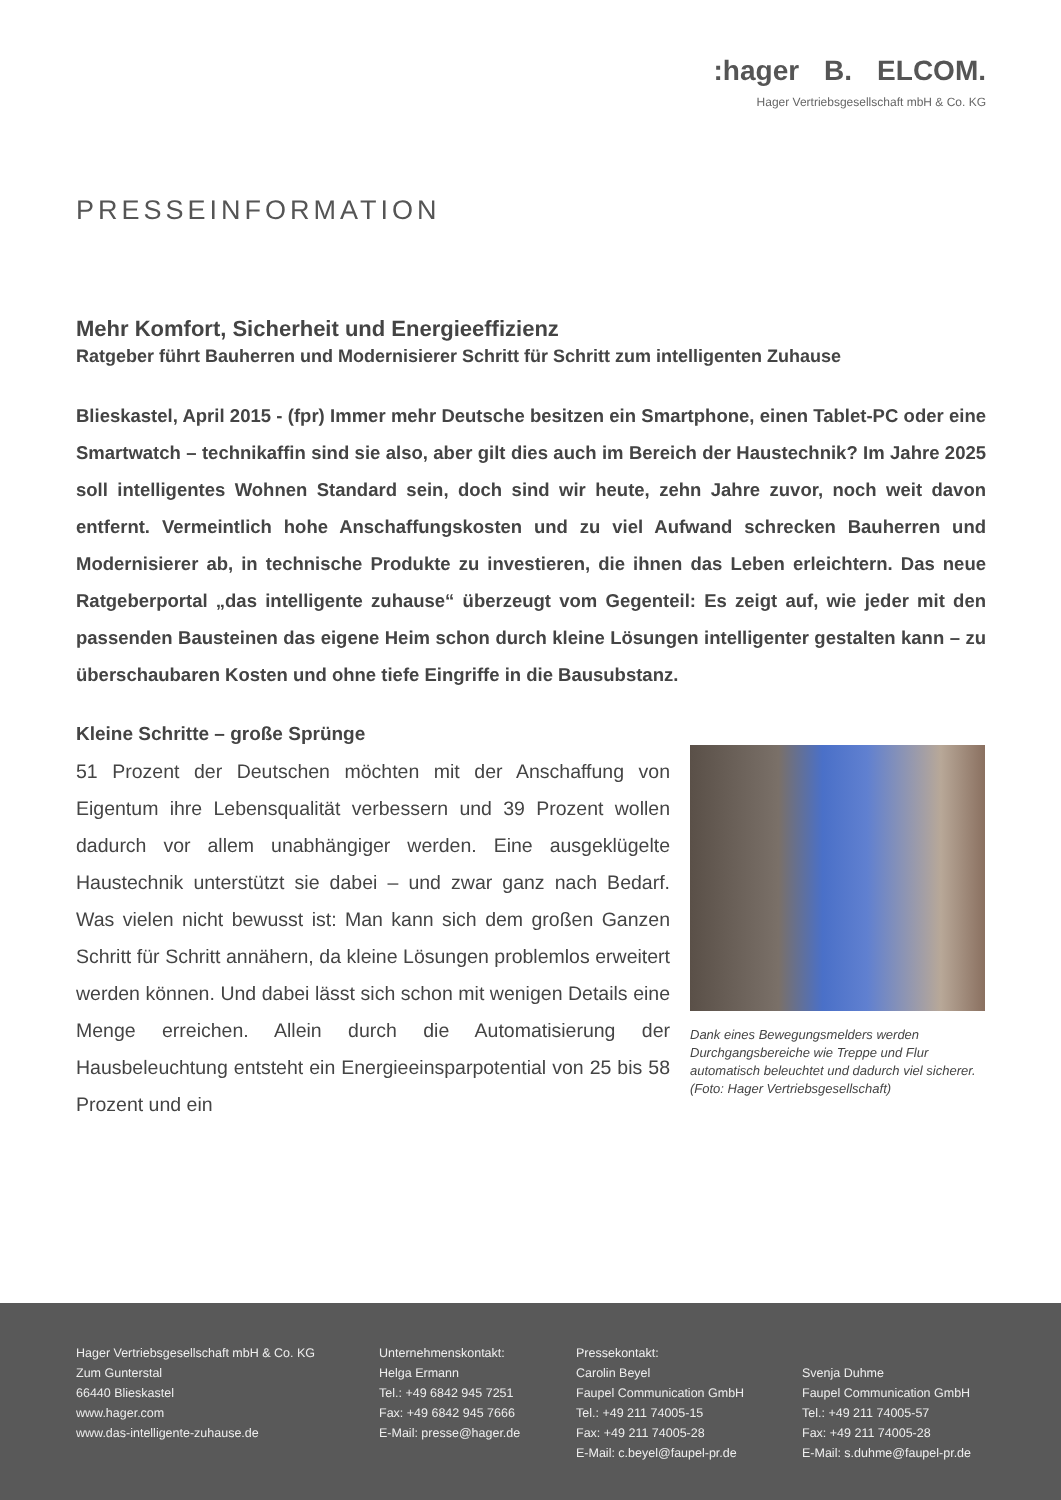:hager B. ELCOM.
Hager Vertriebsgesellschaft mbH & Co. KG
PRESSEINFORMATION
Mehr Komfort, Sicherheit und Energieeffizienz
Ratgeber führt Bauherren und Modernisierer Schritt für Schritt zum intelligenten Zuhause
Blieskastel, April 2015 - (fpr) Immer mehr Deutsche besitzen ein Smartphone, einen Tablet-PC oder eine Smartwatch – technikaffin sind sie also, aber gilt dies auch im Bereich der Haustechnik? Im Jahre 2025 soll intelligentes Wohnen Standard sein, doch sind wir heute, zehn Jahre zuvor, noch weit davon entfernt. Vermeintlich hohe Anschaffungskosten und zu viel Aufwand schrecken Bauherren und Modernisierer ab, in technische Produkte zu investieren, die ihnen das Leben erleichtern. Das neue Ratgeberportal „das intelligente zuhause“ überzeugt vom Gegenteil: Es zeigt auf, wie jeder mit den passenden Bausteinen das eigene Heim schon durch kleine Lösungen intelligenter gestalten kann – zu überschaubaren Kosten und ohne tiefe Eingriffe in die Bausubstanz.
Kleine Schritte – große Sprünge
51 Prozent der Deutschen möchten mit der Anschaffung von Eigentum ihre Lebensqualität verbessern und 39 Prozent wollen dadurch vor allem unabhängiger werden. Eine ausgeklügelte Haustechnik unterstützt sie dabei – und zwar ganz nach Bedarf. Was vielen nicht bewusst ist: Man kann sich dem großen Ganzen Schritt für Schritt annähern, da kleine Lösungen problemlos erweitert werden können. Und dabei lässt sich schon mit wenigen Details eine Menge erreichen. Allein durch die Automatisierung der Hausbeleuchtung entsteht ein Energieeinsparpotential von 25 bis 58 Prozent und ein
Dank eines Bewegungsmelders werden Durchgangsbereiche wie Treppe und Flur automatisch beleuchtet und dadurch viel sicherer. (Foto: Hager Vertriebsgesellschaft)
Hager Vertriebsgesellschaft mbH & Co. KG
Zum Gunterstal
66440 Blieskastel
www.hager.com
www.das-intelligente-zuhause.de
Unternehmenskontakt:
Helga Ermann
Tel.: +49 6842 945 7251
Fax: +49 6842 945 7666
E-Mail: presse@hager.de
Pressekontakt:
Carolin Beyel
Faupel Communication GmbH
Tel.: +49 211 74005-15
Fax: +49 211 74005-28
E-Mail: c.beyel@faupel-pr.de
Svenja Duhme
Faupel Communication GmbH
Tel.: +49 211 74005-57
Fax: +49 211 74005-28
E-Mail: s.duhme@faupel-pr.de